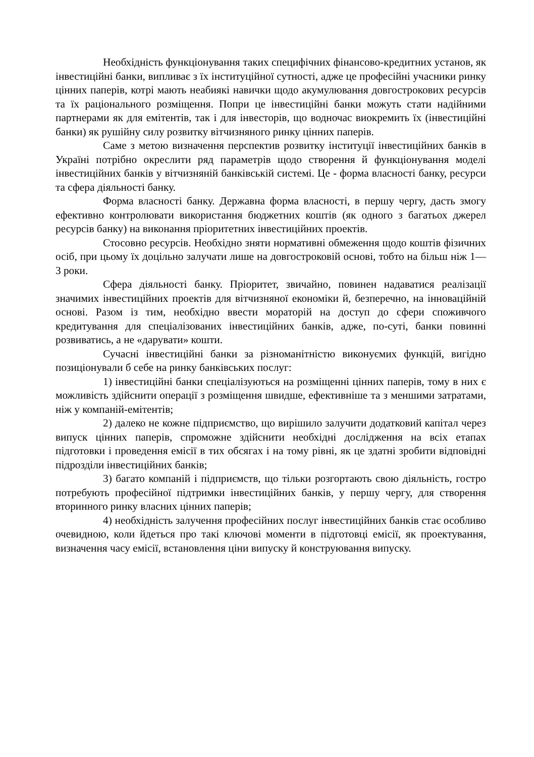Необхідність функціонування таких специфічних фінансово-кредитних установ, як інвестиційні банки, випливає з їх інституційної сутності, адже це професійні учасники ринку цінних паперів, котрі мають неабиякі навички щодо акумулювання довгострокових ресурсів та їх раціонального розміщення. Попри це інвестиційні банки можуть стати надійними партнерами як для емітентів, так і для інвесторів, що водночас виокремить їх (інвестиційні банки) як рушійну силу розвитку вітчизняного ринку цінних паперів.
Саме з метою визначення перспектив розвитку інституції інвестиційних банків в Україні потрібно окреслити ряд параметрів щодо створення й функціонування моделі інвестиційних банків у вітчизняній банківській системі. Це - форма власності банку, ресурси та сфера діяльності банку.
Форма власності банку. Державна форма власності, в першу чергу, дасть змогу ефективно контролювати використання бюджетних коштів (як одного з багатьох джерел ресурсів банку) на виконання пріоритетних інвестиційних проектів.
Стосовно ресурсів. Необхідно зняти нормативні обмеження щодо коштів фізичних осіб, при цьому їх доцільно залучати лише на довгостроковій основі, тобто на більш ніж 1—3 роки.
Сфера діяльності банку. Пріоритет, звичайно, повинен надаватися реалізації значимих інвестиційних проектів для вітчизняної економіки й, безперечно, на інноваційній основі. Разом із тим, необхідно ввести мораторій на доступ до сфери споживчого кредитування для спеціалізованих інвестиційних банків, адже, по-суті, банки повинні розвиватись, а не «дарувати» кошти.
Сучасні інвестиційні банки за різноманітністю виконуємих функцій, вигідно позиціонували б себе на ринку банківських послуг:
1) інвестиційні банки спеціалізуються на розміщенні цінних паперів, тому в них є можливість здійснити операції з розміщення швидше, ефективніше та з меншими затратами, ніж у компаній-емітентів;
2) далеко не кожне підприємство, що вирішило залучити додатковий капітал через випуск цінних паперів, спроможне здійснити необхідні дослідження на всіх етапах підготовки і проведення емісії в тих обсягах і на тому рівні, як це здатні зробити відповідні підрозділи інвестиційних банків;
3) багато компаній і підприємств, що тільки розгортають свою діяльність, гостро потребують професійної підтримки інвестиційних банків, у першу чергу, для створення вторинного ринку власних цінних паперів;
4) необхідність залучення професійних послуг інвестиційних банків стає особливо очевидною, коли йдеться про такі ключові моменти в підготовці емісії, як проектування, визначення часу емісії, встановлення ціни випуску й конструювання випуску.